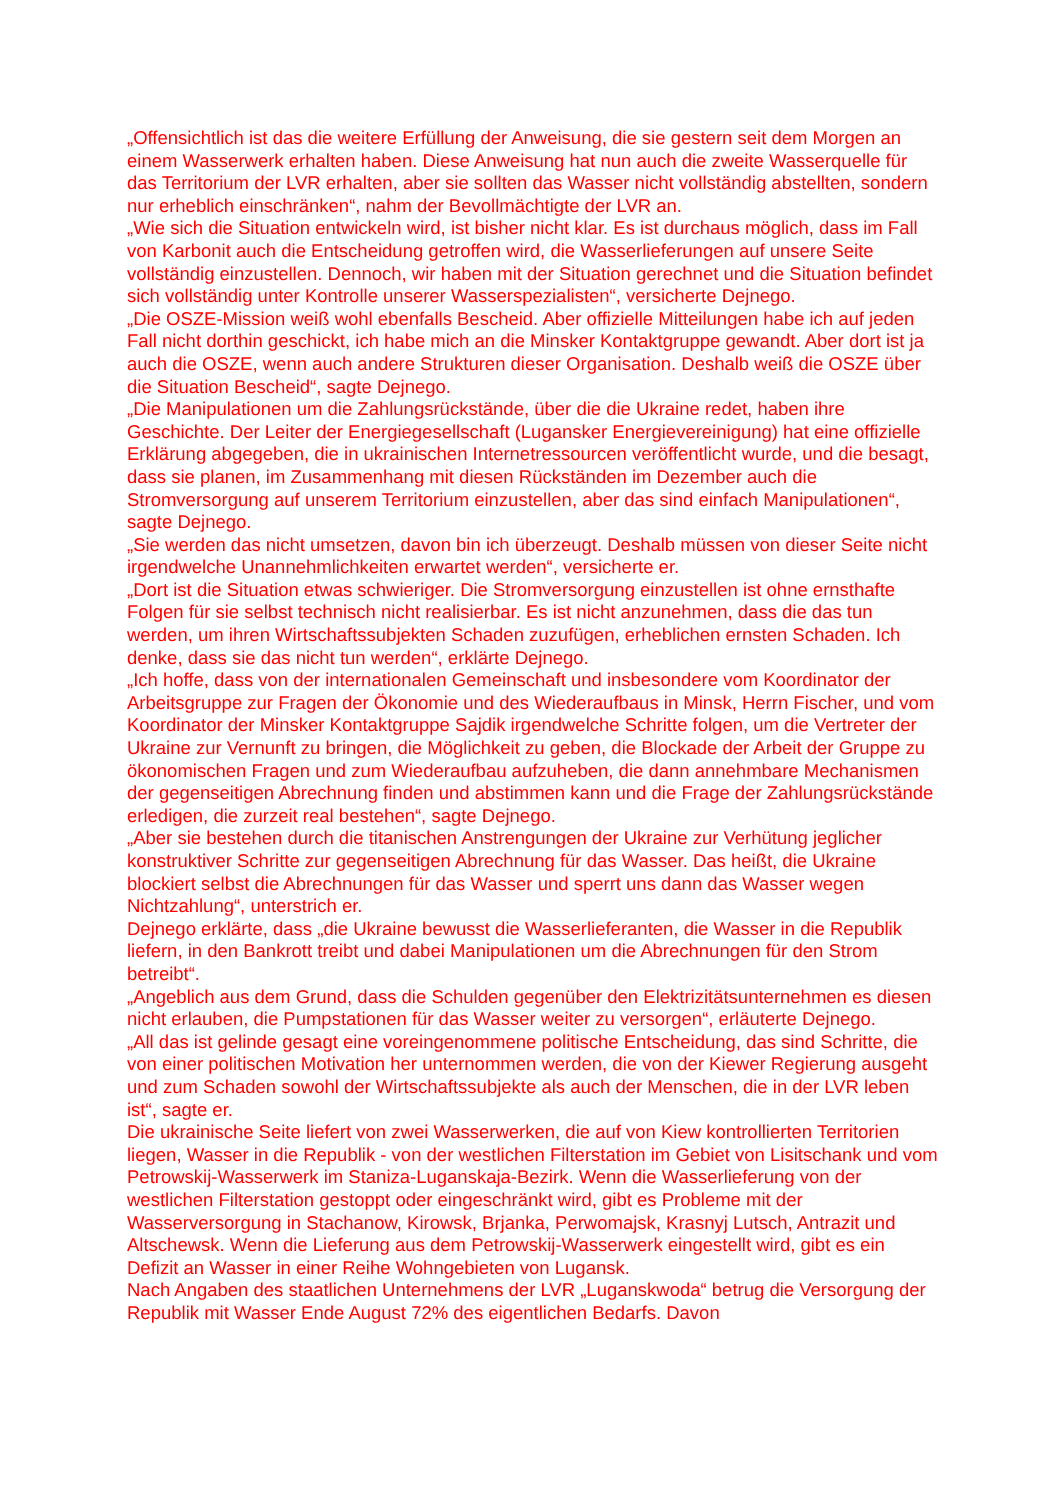„Offensichtlich ist das die weitere Erfüllung der Anweisung, die sie gestern seit dem Morgen an einem Wasserwerk erhalten haben. Diese Anweisung hat nun auch die zweite Wasserquelle für das Territorium der LVR erhalten, aber sie sollten das Wasser nicht vollständig abstellten, sondern nur erheblich einschränken“, nahm der Bevollmächtigte der LVR an.
„Wie sich die Situation entwickeln wird, ist bisher nicht klar. Es ist durchaus möglich, dass im Fall von Karbonit auch die Entscheidung getroffen wird, die Wasserlieferungen auf unsere Seite vollständig einzustellen. Dennoch, wir haben mit der Situation gerechnet und die Situation befindet sich vollständig unter Kontrolle unserer Wasserspezialisten“, versicherte Dejnego.
„Die OSZE-Mission weiß wohl ebenfalls Bescheid. Aber offizielle Mitteilungen habe ich auf jeden Fall nicht dorthin geschickt, ich habe mich an die Minsker Kontaktgruppe gewandt. Aber dort ist ja auch die OSZE, wenn auch andere Strukturen dieser Organisation. Deshalb weiß die OSZE über die Situation Bescheid“, sagte Dejnego.
„Die Manipulationen um die Zahlungsrückstände, über die die Ukraine redet, haben ihre Geschichte. Der Leiter der Energiegesellschaft (Lugansker Energievereinigung) hat eine offizielle Erklärung abgegeben, die in ukrainischen Internetressourcen veröffentlicht wurde, und die besagt, dass sie planen, im Zusammenhang mit diesen Rückständen im Dezember auch die Stromversorgung auf unserem Territorium einzustellen, aber das sind einfach Manipulationen“, sagte Dejnego.
„Sie werden das nicht umsetzen, davon bin ich überzeugt. Deshalb müssen von dieser Seite nicht irgendwelche Unannehmlichkeiten erwartet werden“, versicherte er.
„Dort ist die Situation etwas schwieriger. Die Stromversorgung einzustellen ist ohne ernsthafte Folgen für sie selbst technisch nicht realisierbar. Es ist nicht anzunehmen, dass die das tun werden, um ihren Wirtschaftssubjekten Schaden zuzufügen, erheblichen ernsten Schaden. Ich denke, dass sie das nicht tun werden“, erklärte Dejnego.
„Ich hoffe, dass von der internationalen Gemeinschaft und insbesondere vom Koordinator der Arbeitsgruppe zur Fragen der Ökonomie und des Wiederaufbaus in Minsk, Herrn Fischer, und vom Koordinator der Minsker Kontaktgruppe Sajdik irgendwelche Schritte folgen, um die Vertreter der Ukraine zur Vernunft zu bringen, die Möglichkeit zu geben, die Blockade der Arbeit der Gruppe zu ökonomischen Fragen und zum Wiederaufbau aufzuheben, die dann annehmbare Mechanismen der gegenseitigen Abrechnung finden und abstimmen kann und die Frage der Zahlungsrückstände erledigen, die zurzeit real bestehen“, sagte Dejnego.
„Aber sie bestehen durch die titanischen Anstrengungen der Ukraine zur Verhütung jeglicher konstruktiver Schritte zur gegenseitigen Abrechnung für das Wasser. Das heißt, die Ukraine blockiert selbst die Abrechnungen für das Wasser und sperrt uns dann das Wasser wegen Nichtzahlung“, unterstrich er.
Dejnego erklärte, dass „die Ukraine bewusst die Wasserlieferanten, die Wasser in die Republik liefern, in den Bankrott treibt und dabei Manipulationen um die Abrechnungen für den Strom betreibt“.
„Angeblich aus dem Grund, dass die Schulden gegenüber den Elektrizitätsunternehmen es diesen nicht erlauben, die Pumpstationen für das Wasser weiter zu versorgen“, erläuterte Dejnego.
„All das ist gelinde gesagt eine voreingenommene politische Entscheidung, das sind Schritte, die von einer politischen Motivation her unternommen werden, die von der Kiewer Regierung ausgeht und zum Schaden sowohl der Wirtschaftssubjekte als auch der Menschen, die in der LVR leben ist“, sagte er.
Die ukrainische Seite liefert von zwei Wasserwerken, die auf von Kiew kontrollierten Territorien liegen, Wasser in die Republik - von der westlichen Filterstation im Gebiet von Lisitschank und vom Petrowskij-Wasserwerk im Staniza-Luganskaja-Bezirk. Wenn die Wasserlieferung von der westlichen Filterstation gestoppt oder eingeschränkt wird, gibt es Probleme mit der Wasserversorgung in Stachanow, Kirowsk, Brjanka, Perwomajsk, Krasnyj Lutsch, Antrazit und Altschewsk. Wenn die Lieferung aus dem Petrowskij-Wasserwerk eingestellt wird, gibt es ein Defizit an Wasser in einer Reihe Wohngebieten von Lugansk.
Nach Angaben des staatlichen Unternehmens der LVR „Luganskwoda“ betrug die Versorgung der Republik mit Wasser Ende August 72% des eigentlichen Bedarfs. Davon